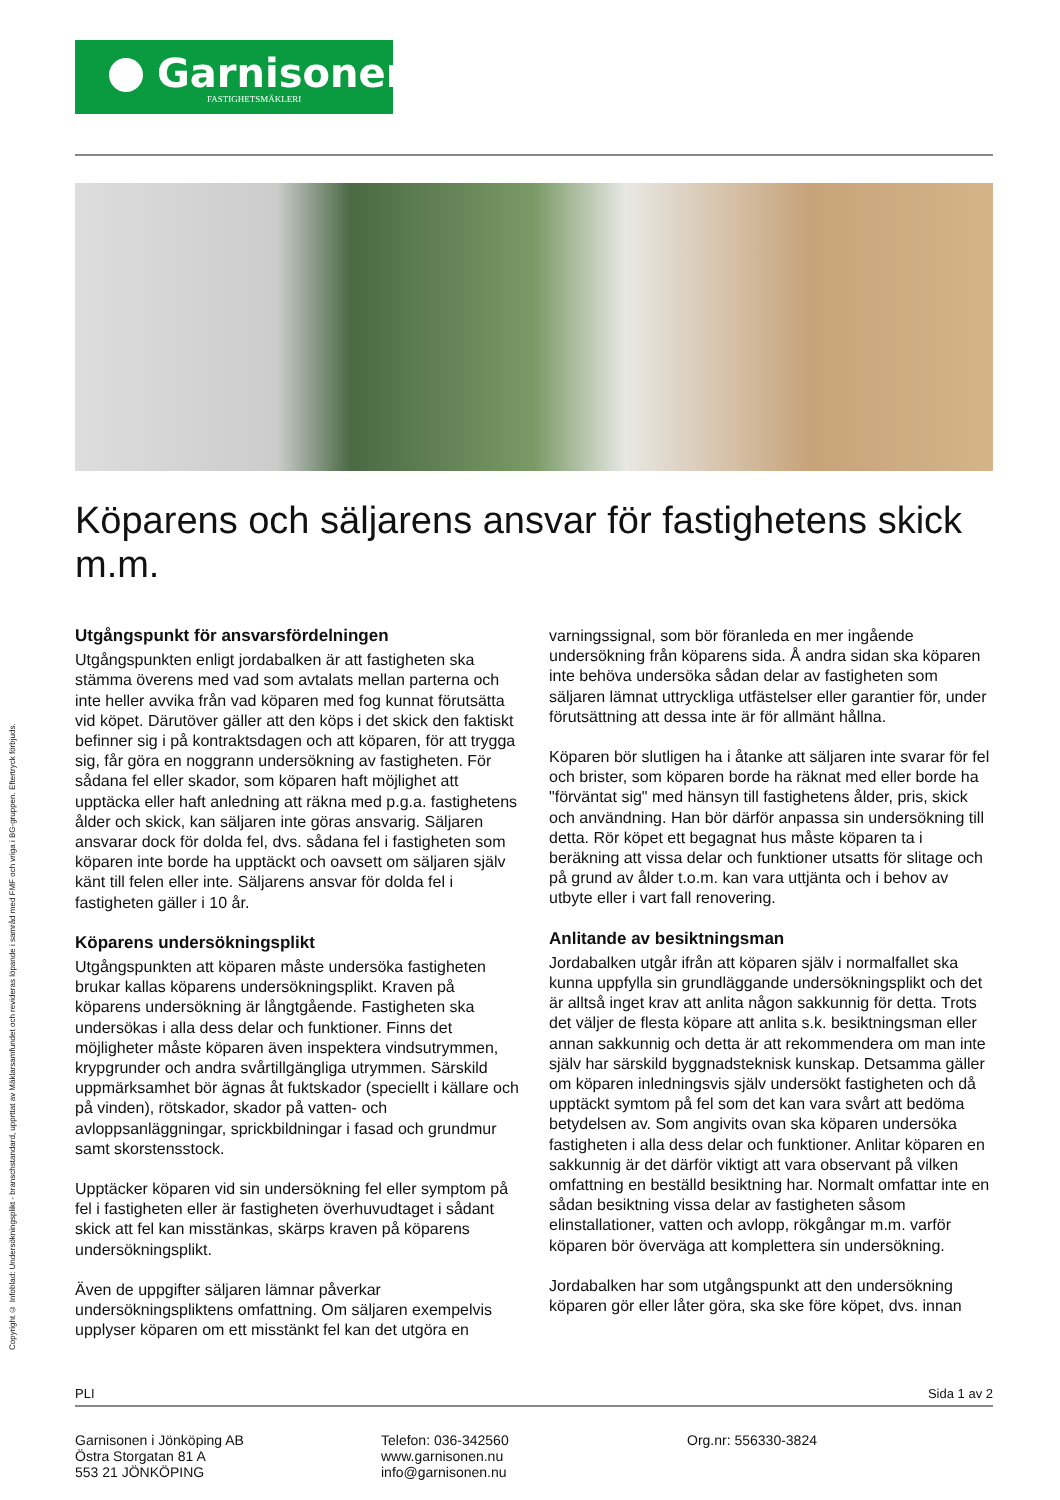Garnisonen
FASTIGHETSMÄKLERI
Köparens och säljarens ansvar för fastighetens skick m.m.
Copyright © Infoblad: Undersökningsplikt - branschstandard, upprttat av Mäklarsamfundet och revideras löpande i samråd med FMF och vriga i BG-gruppen. Eftertryck förbjuds.
Utgångspunkt för ansvarsfördelningen
Utgångspunkten enligt jordabalken är att fastigheten ska stämma överens med vad som avtalats mellan parterna och inte heller avvika från vad köparen med fog kunnat förutsätta vid köpet. Därutöver gäller att den köps i det skick den faktiskt befinner sig i på kontraktsdagen och att köparen, för att trygga sig, får göra en noggrann undersökning av fastigheten. För sådana fel eller skador, som köparen haft möjlighet att upptäcka eller haft anledning att räkna med p.g.a. fastighetens ålder och skick, kan säljaren inte göras ansvarig. Säljaren ansvarar dock för dolda fel, dvs. sådana fel i fastigheten som köparen inte borde ha upptäckt och oavsett om säljaren själv känt till felen eller inte. Säljarens ansvar för dolda fel i fastigheten gäller i 10 år.
Köparens undersökningsplikt
Utgångspunkten att köparen måste undersöka fastigheten brukar kallas köparens undersökningsplikt. Kraven på köparens undersökning är långtgående. Fastigheten ska undersökas i alla dess delar och funktioner. Finns det möjligheter måste köparen även inspektera vindsutrymmen, krypgrunder och andra svårtillgängliga utrymmen. Särskild uppmärksamhet bör ägnas åt fuktskador (speciellt i källare och på vinden), rötskador, skador på vatten- och avloppsanläggningar, sprickbildningar i fasad och grundmur samt skorstensstock.
Upptäcker köparen vid sin undersökning fel eller symptom på fel i fastigheten eller är fastigheten överhuvudtaget i sådant skick att fel kan misstänkas, skärps kraven på köparens undersökningsplikt.
Även de uppgifter säljaren lämnar påverkar undersökningspliktens omfattning. Om säljaren exempelvis upplyser köparen om ett misstänkt fel kan det utgöra en
varningssignal, som bör föranleda en mer ingående undersökning från köparens sida. Å andra sidan ska köparen inte behöva undersöka sådan delar av fastigheten som säljaren lämnat uttryckliga utfästelser eller garantier för, under förutsättning att dessa inte är för allmänt hållna.
Köparen bör slutligen ha i åtanke att säljaren inte svarar för fel och brister, som köparen borde ha räknat med eller borde ha "förväntat sig" med hänsyn till fastighetens ålder, pris, skick och användning. Han bör därför anpassa sin undersökning till detta. Rör köpet ett begagnat hus måste köparen ta i beräkning att vissa delar och funktioner utsatts för slitage och på grund av ålder t.o.m. kan vara uttjänta och i behov av utbyte eller i vart fall renovering.
Anlitande av besiktningsman
Jordabalken utgår ifrån att köparen själv i normalfallet ska kunna uppfylla sin grundläggande undersökningsplikt och det är alltså inget krav att anlita någon sakkunnig för detta. Trots det väljer de flesta köpare att anlita s.k. besiktningsman eller annan sakkunnig och detta är att rekommendera om man inte själv har särskild byggnadsteknisk kunskap. Detsamma gäller om köparen inledningsvis själv undersökt fastigheten och då upptäckt symtom på fel som det kan vara svårt att bedöma betydelsen av. Som angivits ovan ska köparen undersöka fastigheten i alla dess delar och funktioner. Anlitar köparen en sakkunnig är det därför viktigt att vara observant på vilken omfattning en beställd besiktning har. Normalt omfattar inte en sådan besiktning vissa delar av fastigheten såsom elinstallationer, vatten och avlopp, rökgångar m.m. varför köparen bör överväga att komplettera sin undersökning.
Jordabalken har som utgångspunkt att den undersökning köparen gör eller låter göra, ska ske före köpet, dvs. innan
PLI Sida 1 av 2
Garnisonen i Jönköping AB
Östra Storgatan 81 A
553 21 JÖNKÖPING
Telefon: 036-342560
www.garnisonen.nu
info@garnisonen.nu
Org.nr: 556330-3824